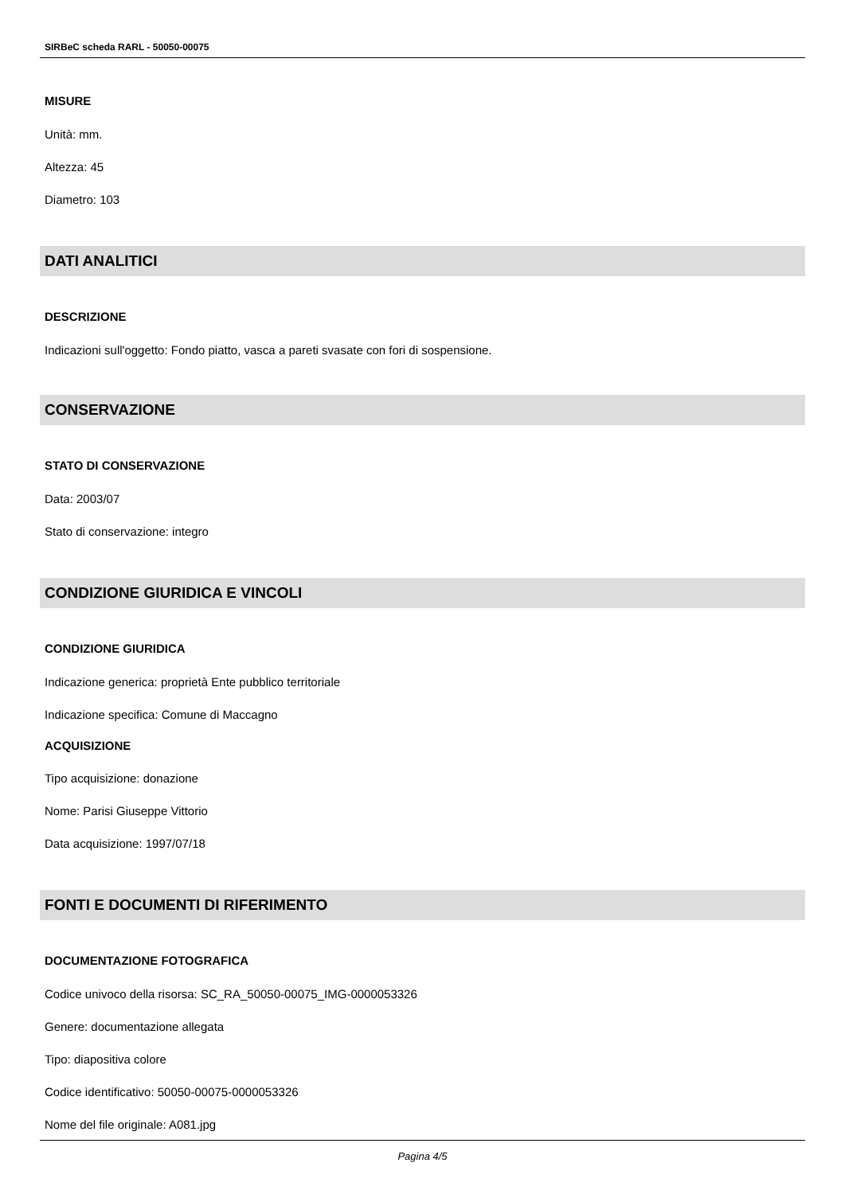SIRBeC scheda RARL - 50050-00075
MISURE
Unità: mm.
Altezza: 45
Diametro: 103
DATI ANALITICI
DESCRIZIONE
Indicazioni sull'oggetto: Fondo piatto, vasca a pareti svasate con fori di sospensione.
CONSERVAZIONE
STATO DI CONSERVAZIONE
Data: 2003/07
Stato di conservazione: integro
CONDIZIONE GIURIDICA E VINCOLI
CONDIZIONE GIURIDICA
Indicazione generica: proprietà Ente pubblico territoriale
Indicazione specifica: Comune di Maccagno
ACQUISIZIONE
Tipo acquisizione: donazione
Nome: Parisi Giuseppe Vittorio
Data acquisizione: 1997/07/18
FONTI E DOCUMENTI DI RIFERIMENTO
DOCUMENTAZIONE FOTOGRAFICA
Codice univoco della risorsa: SC_RA_50050-00075_IMG-0000053326
Genere: documentazione allegata
Tipo: diapositiva colore
Codice identificativo: 50050-00075-0000053326
Nome del file originale: A081.jpg
Pagina 4/5